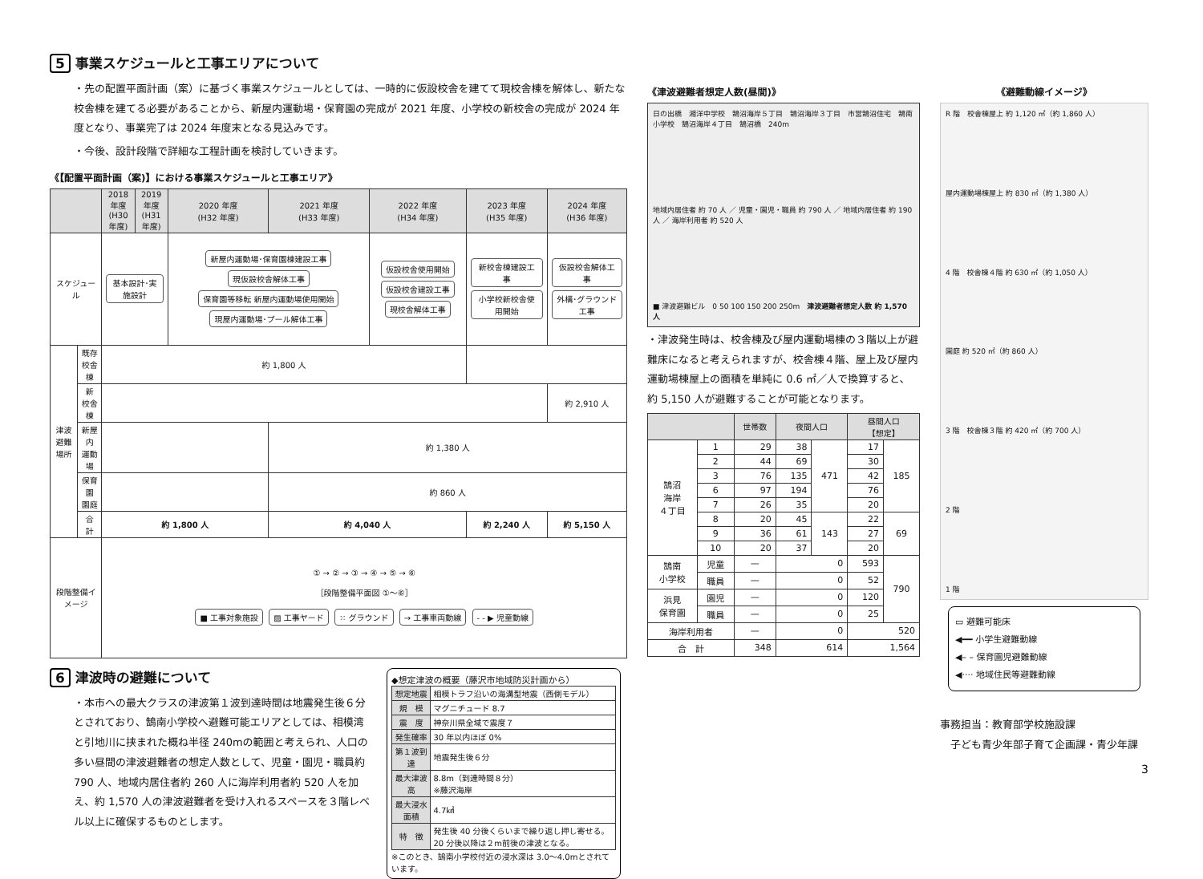5 事業スケジュールと工事エリアについて
・先の配置平面計画（案）に基づく事業スケジュールとしては、一時的に仮設校舎を建てて現校舎棟を解体し、新たな校舎棟を建てる必要があることから、新屋内運動場・保育園の完成が 2021 年度、小学校の新校舎の完成が 2024 年度となり、事業完了は 2024 年度末となる見込みです。
・今後、設計段階で詳細な工程計画を検討していきます。
《【配置平面計画（案)】における事業スケジュールと工事エリア》
| | | 2018 年度 (H30 年度) | 2019 年度 (H31 年度) | 2020 年度 (H32 年度) | 2021 年度 (H33 年度) | 2022 年度 (H34 年度) | 2023 年度 (H35 年度) | 2024 年度 (H36 年度) |
| --- | --- | --- | --- | --- | --- | --- | --- | --- |
| スケジュール | | 基本設計･実施設計 | | 新屋内運動場･保育園棟建設工事 現仮設校舎解体工事 保育園等移転 新屋内運動場使用開始 現屋内運動場･プール解体工事 | | 仮設校舎使用開始 仮設校舎建設工事 現校舎解体工事 | 新校舎棟建設工事 小学校新校舎使用開始 | 仮設校舎解体工事 外構･グラウンド工事 |
| 津波避難場所 | 既存 校舎棟 | 約 1,800 人 | | | | | | |
| | 新 校舎棟 | | | | | | | 約 2,910 人 |
| | 新屋内 運動場 | | | | 約 1,380 人 | | | |
| | 保育園 園庭 | | | | 約 860 人 | | | |
| | 合 計 | 約 1,800 人 | | | 約 4,040 人 | | 約 2,240 人 | 約 5,150 人 |
| 段階整備イメージ | | ① → ② → ③ → ④ → ⑤ → ⑥ ［段階整備平面図 ①〜⑥］ ■ 工事対象施設 ▨ 工事ヤード ⁙ グラウンド → 工事車両動線 - - ▶ 児童動線 | | | | | | |
6 津波時の避難について
・本市への最大クラスの津波第１波到達時間は地震発生後６分とされており、鵠南小学校へ避難可能エリアとしては、相模湾と引地川に挟まれた概ね半径 240mの範囲と考えられ、人口の多い昼間の津波避難者の想定人数として、児童・園児・職員約 790 人、地域内居住者約 260 人に海岸利用者約 520 人を加え、約 1,570 人の津波避難者を受け入れるスペースを３階レベル以上に確保するものとします。
◆想定津波の概要（藤沢市地域防災計画から）
| 想定地震 | 相模トラフ沿いの海溝型地震（西側モデル） |
| 規 模 | マグニチュード 8.7 |
| 震 度 | 神奈川県全域で震度７ |
| 発生確率 | 30 年以内ほぼ 0% |
| 第１波到達 | 地震発生後６分 |
| 最大津波高 | 8.8m（到達時間８分） ※藤沢海岸 |
| 最大浸水面積 | 4.7㎢ |
| 特 徴 | 発生後 40 分後くらいまで繰り返し押し寄せる。20 分後以降は２m前後の津波となる。 |
※このとき、鵠南小学校付近の浸水深は 3.0〜4.0mとされています。
《津波避難者想定人数(昼間)》
日の出橋　湘洋中学校　鵠沼海岸５丁目　鵠沼海岸３丁目　市営鵠沼住宅　鵠南小学校　鵠沼海岸４丁目　鵠沼橋　240m
地域内居住者 約 70 人 ／ 児童・園児・職員 約 790 人 ／ 地域内居住者 約 190 人 ／ 海岸利用者 約 520 人
■ 津波避難ビル　0 50 100 150 200 250m　津波避難者想定人数 約 1,570 人
・津波発生時は、校舎棟及び屋内運動場棟の３階以上が避難床になると考えられますが、校舎棟４階、屋上及び屋内運動場棟屋上の面積を単純に 0.6 ㎡／人で換算すると、約 5,150 人が避難することが可能となります。
| | | 世帯数 | 夜間人口 | | 昼間人口 【想定】 | |
| --- | --- | --- | --- | --- | --- | --- |
| 鵠沼 海岸 ４丁目 | 1 | 29 | 38 | 471 | 17 | 185 |
| | 2 | 44 | 69 | | 30 | |
| | 3 | 76 | 135 | | 42 | |
| | 6 | 97 | 194 | | 76 | |
| | 7 | 26 | 35 | | 20 | |
| | 8 | 20 | 45 | 143 | 22 | 69 |
| | 9 | 36 | 61 | | 27 | |
| | 10 | 20 | 37 | | 20 | |
| 鵠南 小学校 | 児童 | — | 0 | | 593 | 790 |
| | 職員 | — | 0 | | 52 | |
| 浜見 保育園 | 園児 | — | 0 | | 120 | |
| | 職員 | — | 0 | | 25 | |
| 海岸利用者 | | — | 0 | | 520 | |
| 合 計 | | 348 | 614 | | 1,564 | |
《避難動線イメージ》
R 階　校舎棟屋上 約 1,120 ㎡（約 1,860 人）
屋内運動場棟屋上 約 830 ㎡（約 1,380 人）
4 階　校舎棟４階 約 630 ㎡（約 1,050 人）
園庭 約 520 ㎡（約 860 人）
3 階　校舎棟３階 約 420 ㎡（約 700 人）
2 階
1 階
▭ 避難可能床
◀━━ 小学生避難動線
◀– – 保育園児避難動線
◀···· 地域住民等避難動線
事務担当：教育部学校施設課
　子ども青少年部子育て企画課・青少年課
3